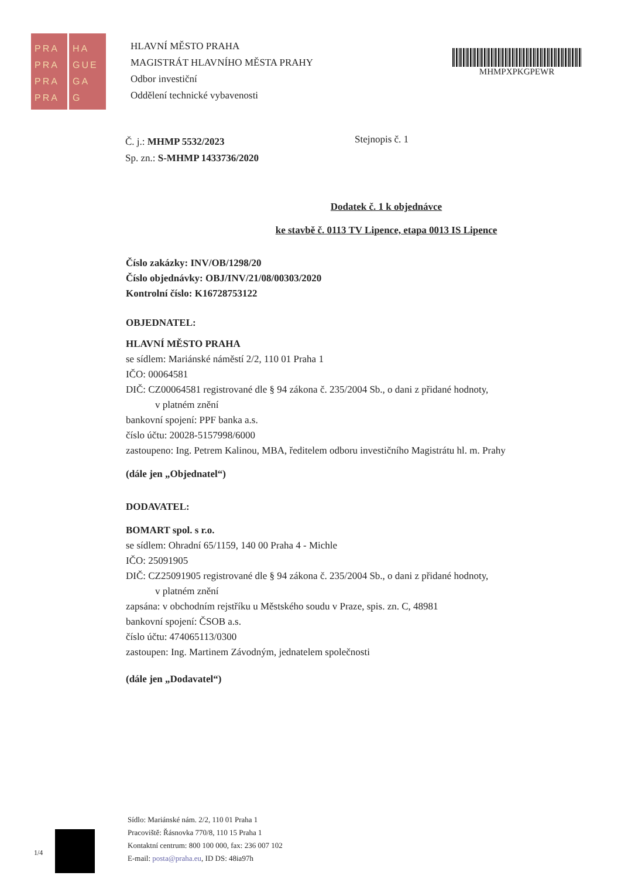PRA
PRA
PRA
PRA
HA
GUE
GA
G
HLAVNÍ MĚSTO PRAHA
MAGISTRÁT HLAVNÍHO MĚSTA PRAHY
Odbor investiční
Oddělení technické vybavenosti
MHMPXPKGPEWR
Č. j.: MHMP 5532/2023
Sp. zn.: S-MHMP 1433736/2020
Stejnopis č. 1
Dodatek č. 1 k objednávce
ke stavbě č. 0113 TV Lipence, etapa 0013 IS Lipence
Číslo zakázky: INV/OB/1298/20
Číslo objednávky: OBJ/INV/21/08/00303/2020
Kontrolní číslo: K16728753122
OBJEDNATEL:
HLAVNÍ MĚSTO PRAHA
se sídlem: Mariánské náměstí 2/2, 110 01 Praha 1
IČO: 00064581
DIČ: CZ00064581 registrované dle § 94 zákona č. 235/2004 Sb., o dani z přidané hodnoty,
v platném znění
bankovní spojení: PPF banka a.s.
číslo účtu: 20028-5157998/6000
zastoupeno: Ing. Petrem Kalinou, MBA, ředitelem odboru investičního Magistrátu hl. m. Prahy
(dále jen „Objednatel“)
DODAVATEL:
BOMART spol. s r.o.
se sídlem: Ohradní 65/1159, 140 00 Praha 4 - Michle
IČO: 25091905
DIČ: CZ25091905 registrované dle § 94 zákona č. 235/2004 Sb., o dani z přidané hodnoty,
v platném znění
zapsána: v obchodním rejstříku u Městského soudu v Praze, spis. zn. C, 48981
bankovní spojení: ČSOB a.s.
číslo účtu: 474065113/0300
zastoupen: Ing. Martinem Závodným, jednatelem společnosti
(dále jen „Dodavatel“)
Sídlo: Mariánské nám. 2/2, 110 01 Praha 1
Pracoviště: Řásnovka 770/8, 110 15 Praha 1
Kontaktní centrum: 800 100 000, fax: 236 007 102
E-mail: posta@praha.eu, ID DS: 48ia97h
1/4